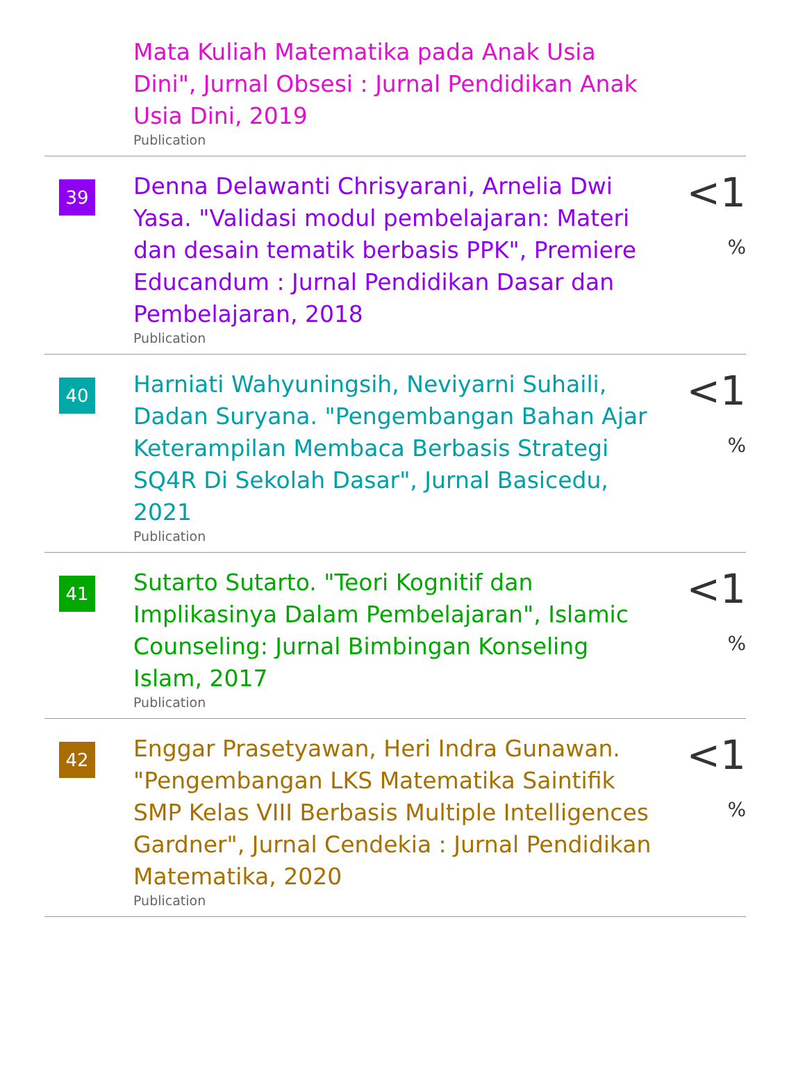| | Mata Kuliah Matematika pada Anak Usia Dini", Jurnal Obsesi : Jurnal Pendidikan Anak Usia Dini, 2019 Publication | |
| 39 | Denna Delawanti Chrisyarani, Arnelia Dwi Yasa. "Validasi modul pembelajaran: Materi dan desain tematik berbasis PPK", Premiere Educandum : Jurnal Pendidikan Dasar dan Pembelajaran, 2018 Publication | <1 % |
| 40 | Harniati Wahyuningsih, Neviyarni Suhaili, Dadan Suryana. "Pengembangan Bahan Ajar Keterampilan Membaca Berbasis Strategi SQ4R Di Sekolah Dasar", Jurnal Basicedu, 2021 Publication | <1 % |
| 41 | Sutarto Sutarto. "Teori Kognitif dan Implikasinya Dalam Pembelajaran", Islamic Counseling: Jurnal Bimbingan Konseling Islam, 2017 Publication | <1 % |
| 42 | Enggar Prasetyawan, Heri Indra Gunawan. "Pengembangan LKS Matematika Saintifik SMP Kelas VIII Berbasis Multiple Intelligences Gardner", Jurnal Cendekia : Jurnal Pendidikan Matematika, 2020 Publication | <1 % |